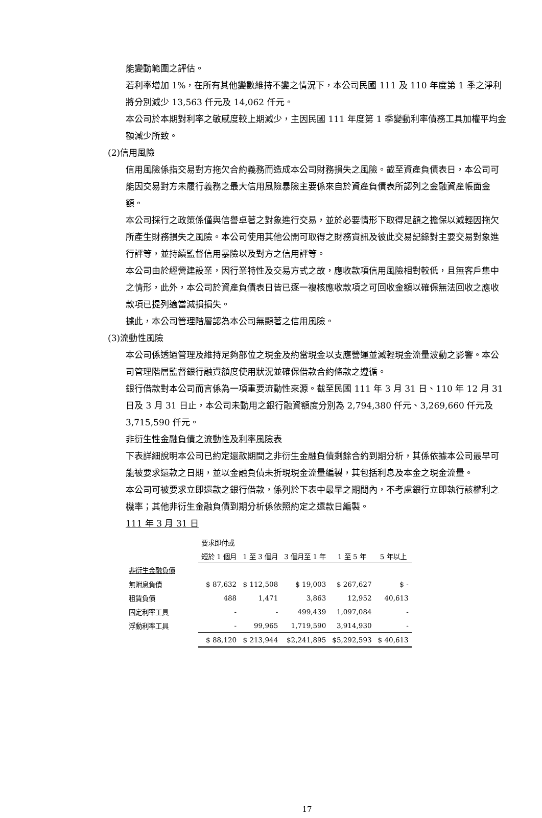能變動範圍之評估。
若利率增加 1%，在所有其他變數維持不變之情況下，本公司民國 111 及 110 年度第 1 季之淨利將分別減少 13,563 仟元及 14,062 仟元。
本公司於本期對利率之敏感度較上期減少，主因民國 111 年度第 1 季變動利率債務工具加權平均金額減少所致。
(2)信用風險
信用風險係指交易對方拖欠合約義務而造成本公司財務損失之風險。截至資產負債表日，本公司可能因交易對方未履行義務之最大信用風險暴險主要係來自於資產負債表所認列之金融資產帳面金額。
本公司採行之政策係僅與信譽卓著之對象進行交易，並於必要情形下取得足額之擔保以減輕因拖欠所產生財務損失之風險。本公司使用其他公開可取得之財務資訊及彼此交易記錄對主要交易對象進行評等，並持續監督信用暴險以及對方之信用評等。
本公司由於經營建設業，因行業特性及交易方式之故，應收款項信用風險相對較低，且無客戶集中之情形，此外，本公司於資產負債表日皆已逐一複核應收款項之可回收金額以確保無法回收之應收款項已提列適當減損損失。
據此，本公司管理階層認為本公司無顯著之信用風險。
(3)流動性風險
本公司係透過管理及維持足夠部位之現金及約當現金以支應營運並減輕現金流量波動之影響。本公司管理階層監督銀行融資額度使用狀況並確保借款合約條款之遵循。
銀行借款對本公司而言係為一項重要流動性來源。截至民國 111 年 3 月 31 日、110 年 12 月 31 日及 3 月 31 日止，本公司未動用之銀行融資額度分別為 2,794,380 仟元、3,269,660 仟元及 3,715,590 仟元。
非衍生性金融負債之流動性及利率風險表
下表詳細說明本公司已約定還款期間之非衍生金融負債剩餘合約到期分析，其係依據本公司最早可能被要求還款之日期，並以金融負債未折現現金流量編製，其包括利息及本金之現金流量。
本公司可被要求立即還款之銀行借款，係列於下表中最早之期間內，不考慮銀行立即執行該權利之機率；其他非衍生金融負債到期分析係依照約定之還款日編製。
111 年 3 月 31 日
| | 要求即付或 | | | | |
| | 短於 1 個月 | 1 至 3 個月 | 3 個月至 1 年 | 1 至 5 年 | 5 年以上 |
| 非衍生金融負債 | | | | | |
| 無附息負債 | $ 87,632 | $ 112,508 | $ 19,003 | $ 267,627 | $ - |
| 租賃負債 | 488 | 1,471 | 3,863 | 12,952 | 40,613 |
| 固定利率工具 | - | - | 499,439 | 1,097,084 | - |
| 浮動利率工具 | - | 99,965 | 1,719,590 | 3,914,930 | - |
| | $ 88,120 | $ 213,944 | $2,241,895 | $5,292,593 | $ 40,613 |
17